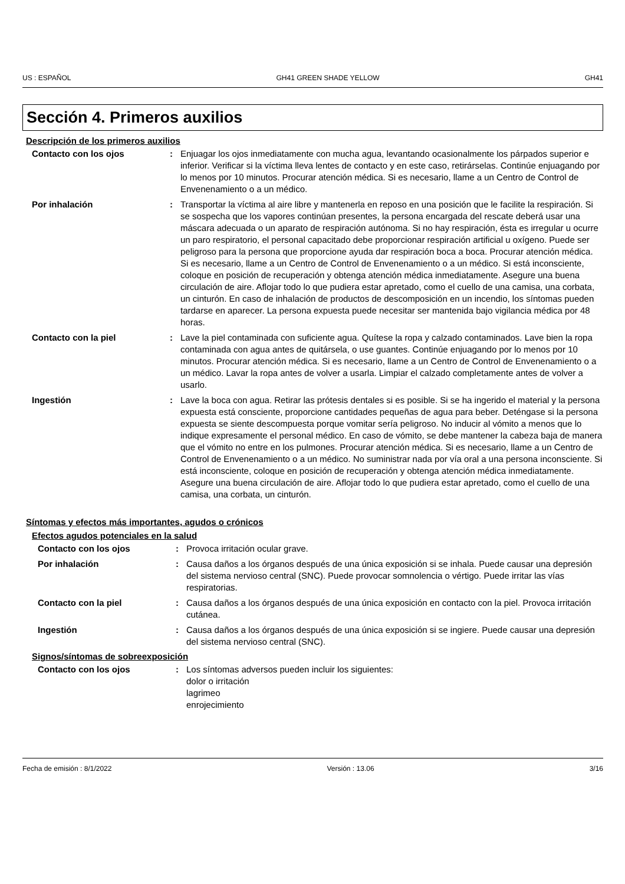US : ESPAÑOL GH41 GREEN SHADE YELLOW GH41
Sección 4. Primeros auxilios
Descripción de los primeros auxilios
Contacto con los ojos : Enjuagar los ojos inmediatamente con mucha agua, levantando ocasionalmente los párpados superior e inferior. Verificar si la víctima lleva lentes de contacto y en este caso, retirárselas. Continúe enjuagando por lo menos por 10 minutos. Procurar atención médica. Si es necesario, llame a un Centro de Control de Envenenamiento o a un médico.
Por inhalación : Transportar la víctima al aire libre y mantenerla en reposo en una posición que le facilite la respiración. Si se sospecha que los vapores continúan presentes, la persona encargada del rescate deberá usar una máscara adecuada o un aparato de respiración autónoma. Si no hay respiración, ésta es irregular u ocurre un paro respiratorio, el personal capacitado debe proporcionar respiración artificial u oxígeno. Puede ser peligroso para la persona que proporcione ayuda dar respiración boca a boca. Procurar atención médica. Si es necesario, llame a un Centro de Control de Envenenamiento o a un médico. Si está inconsciente, coloque en posición de recuperación y obtenga atención médica inmediatamente. Asegure una buena circulación de aire. Aflojar todo lo que pudiera estar apretado, como el cuello de una camisa, una corbata, un cinturón. En caso de inhalación de productos de descomposición en un incendio, los síntomas pueden tardarse en aparecer. La persona expuesta puede necesitar ser mantenida bajo vigilancia médica por 48 horas.
Contacto con la piel : Lave la piel contaminada con suficiente agua. Quítese la ropa y calzado contaminados. Lave bien la ropa contaminada con agua antes de quitársela, o use guantes. Continúe enjuagando por lo menos por 10 minutos. Procurar atención médica. Si es necesario, llame a un Centro de Control de Envenenamiento o a un médico. Lavar la ropa antes de volver a usarla. Limpiar el calzado completamente antes de volver a usarlo.
Ingestión : Lave la boca con agua. Retirar las prótesis dentales si es posible. Si se ha ingerido el material y la persona expuesta está consciente, proporcione cantidades pequeñas de agua para beber. Deténgase si la persona expuesta se siente descompuesta porque vomitar sería peligroso. No inducir al vómito a menos que lo indique expresamente el personal médico. En caso de vómito, se debe mantener la cabeza baja de manera que el vómito no entre en los pulmones. Procurar atención médica. Si es necesario, llame a un Centro de Control de Envenenamiento o a un médico. No suministrar nada por vía oral a una persona inconsciente. Si está inconsciente, coloque en posición de recuperación y obtenga atención médica inmediatamente. Asegure una buena circulación de aire. Aflojar todo lo que pudiera estar apretado, como el cuello de una camisa, una corbata, un cinturón.
Síntomas y efectos más importantes, agudos o crónicos
Efectos agudos potenciales en la salud
Contacto con los ojos : Provoca irritación ocular grave.
Por inhalación : Causa daños a los órganos después de una única exposición si se inhala. Puede causar una depresión del sistema nervioso central (SNC). Puede provocar somnolencia o vértigo. Puede irritar las vías respiratorias.
Contacto con la piel : Causa daños a los órganos después de una única exposición en contacto con la piel. Provoca irritación cutánea.
Ingestión : Causa daños a los órganos después de una única exposición si se ingiere. Puede causar una depresión del sistema nervioso central (SNC).
Signos/síntomas de sobreexposición
Contacto con los ojos : Los síntomas adversos pueden incluir los siguientes:
dolor o irritación
lagrimeo
enrojecimiento
Fecha de emisión : 8/1/2022 Versión : 13.06 3/16